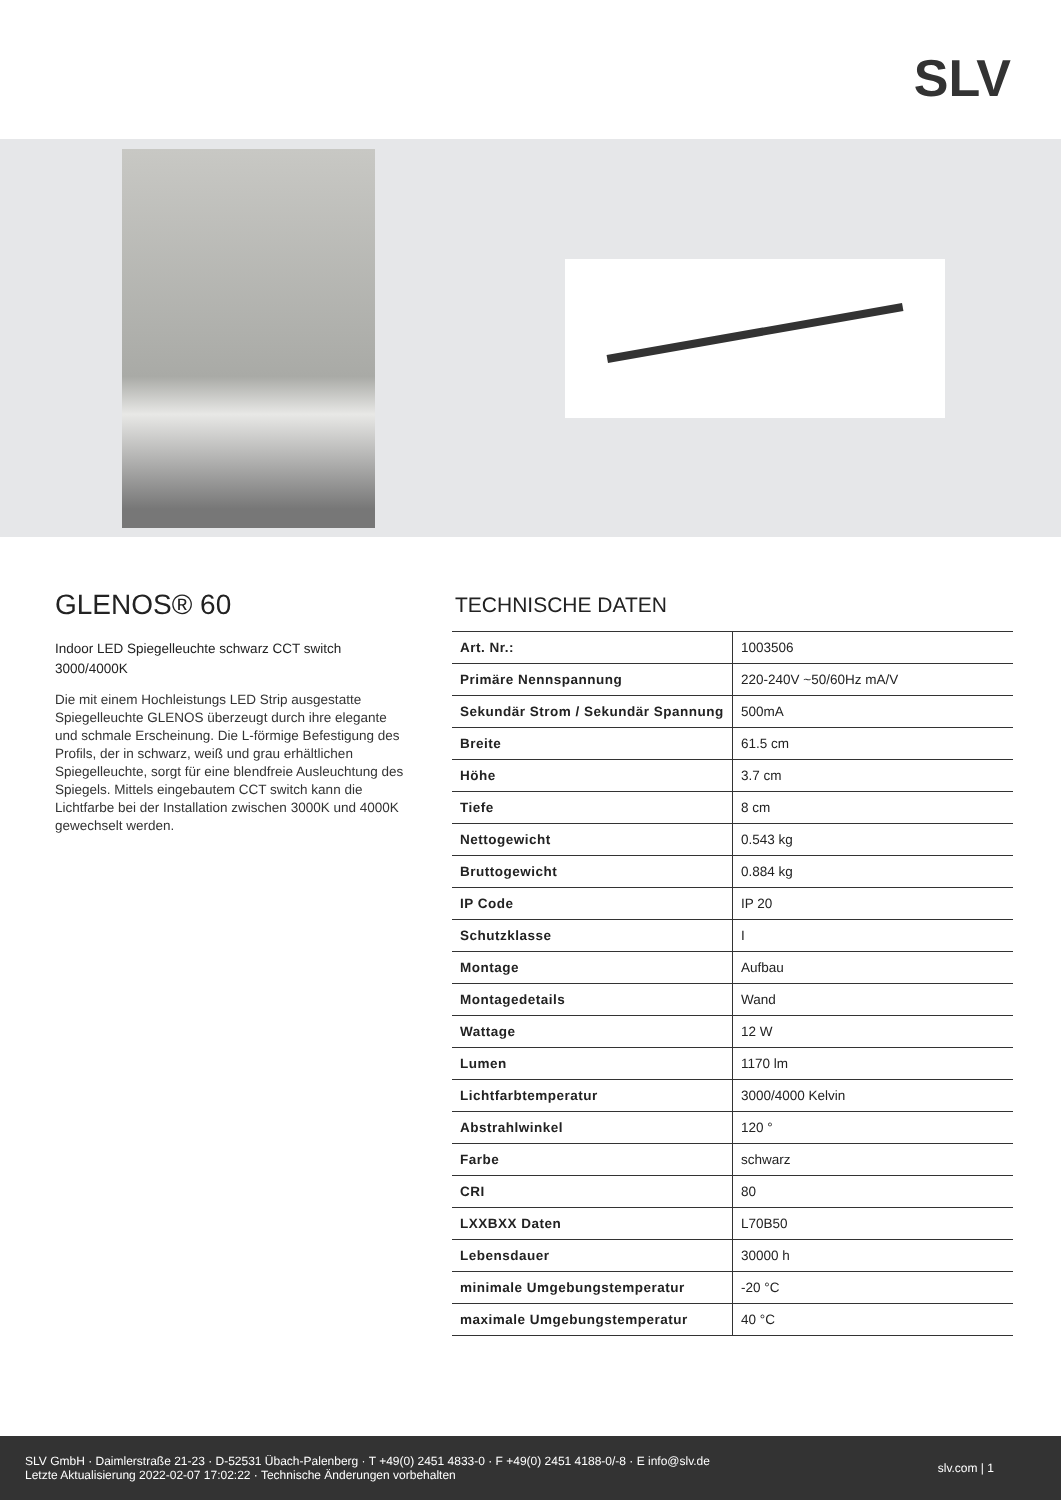SLV
GLENOS® 60
Indoor LED Spiegelleuchte schwarz CCT switch 3000/4000K
Die mit einem Hochleistungs LED Strip ausgestatte Spiegelleuchte GLENOS überzeugt durch ihre elegante und schmale Erscheinung. Die L-förmige Befestigung des Profils, der in schwarz, weiß und grau erhältlichen Spiegelleuchte, sorgt für eine blendfreie Ausleuchtung des Spiegels. Mittels eingebautem CCT switch kann die Lichtfarbe bei der Installation zwischen 3000K und 4000K gewechselt werden.
TECHNISCHE DATEN
| Art. Nr.: | 1003506 |
| Primäre Nennspannung | 220-240V ~50/60Hz mA/V |
| Sekundär Strom / Sekundär Spannung | 500mA |
| Breite | 61.5 cm |
| Höhe | 3.7 cm |
| Tiefe | 8 cm |
| Nettogewicht | 0.543 kg |
| Bruttogewicht | 0.884 kg |
| IP Code | IP 20 |
| Schutzklasse | I |
| Montage | Aufbau |
| Montagedetails | Wand |
| Wattage | 12 W |
| Lumen | 1170 lm |
| Lichtfarbtemperatur | 3000/4000 Kelvin |
| Abstrahlwinkel | 120 ° |
| Farbe | schwarz |
| CRI | 80 |
| LXXBXX Daten | L70B50 |
| Lebensdauer | 30000 h |
| minimale Umgebungstemperatur | -20 °C |
| maximale Umgebungstemperatur | 40 °C |
SLV GmbH · Daimlerstraße 21-23 · D-52531 Übach-Palenberg · T +49(0) 2451 4833-0 · F +49(0) 2451 4188-0/-8 · E info@slv.de
Letzte Aktualisierung 2022-02-07 17:02:22 · Technische Änderungen vorbehalten
slv.com | 1